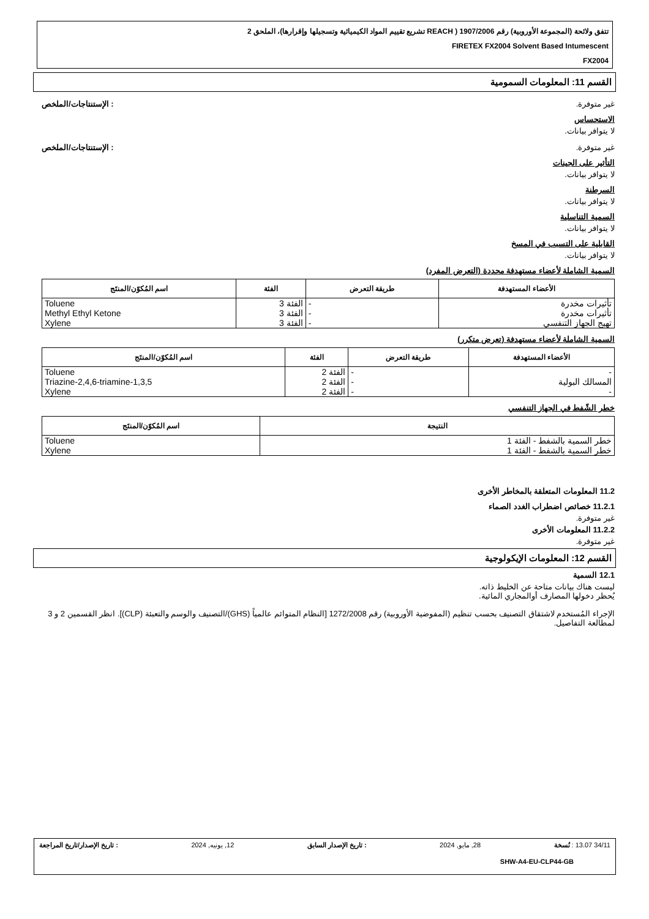تتفق ولائحة (المجموعة الأوروبية) رقم 1907/2006 ( REACH تشريع تقييم المواد الكيميائية وتسجيلها وإقرارها)، الملحق 2
FIRETEX FX2004 Solvent Based Intumescent
FX2004
القسم 11: المعلومات السمومية
غير متوفرة.: الإستنتاجات/الملخص
الاستحساس
لا يتوافر بيانات.
غير متوفرة.: الإستنتاجات/الملخص
التأثير على الجينات
لا يتوافر بيانات.
السرطنة
لا يتوافر بيانات.
السمية التناسلية
لا يتوافر بيانات.
القابلية على التسبب في المسخ
لا يتوافر بيانات.
السمية الشاملة لأعضاء مستهدفة محددة (التعرض المفرد)
| الأعضاء المستهدفة | طريقة التعرض | الفئة | اسم المُكوّن/المنتَج |
| --- | --- | --- | --- |
| تأثيرات مخدرة | - | الفئة 3 | Toluene |
| تأثيرات مخدرة | - | الفئة 3 | Methyl Ethyl Ketone |
| تهيج الجهاز التنفسي | - | الفئة 3 | Xylene |
السمية الشاملة لأعضاء مستهدفة (تعرض متكرر)
| الأعضاء المستهدفة | طريقة التعرض | الفئة | اسم المُكوّن/المنتَج |
| --- | --- | --- | --- |
| - | - | الفئة 2 | Toluene |
| المسالك البولية | - | الفئة 2 | 1,3,5-Triazine-2,4,6-triamine |
| - | - | الفئة 2 | Xylene |
خطر الشّفط في الجهاز التنفسي
| النتيجة | اسم المُكوّن/المنتَج |
| --- | --- |
| خطر السمية بالشفط - الفئة 1 | Toluene |
| خطر السمية بالشفط - الفئة 1 | Xylene |
11.2 المعلومات المتعلقة بالمخاطر الأخرى
11.2.1 خصائص اضطراب الغدد الصماء
غير متوفرة.
11.2.2 المعلومات الأخرى
غير متوفرة.
القسم 12: المعلومات الإيكولوجية
12.1 السمية
ليست هناك بيانات متاحة عن الخليط ذاته.
يُحظر دخولها المصارف أوالمجاري المائية.
الإجراء المُستخدم لاشتقاق التصنيف بحسب تنظيم (المفوضية الأوروبية) رقم 1272/2008 [النظام المتوائم عالمياً (GHS)/التصنيف والوسم والتعبئة (CLP)]. انظر القسمين 2 و 3 لمطالعة التفاصيل.
34/11 13.07 : نُسخة 28, مايو, 2024: تاريخ الإصدار السابق 12, يونيه, 2024: تاريخ الإصدار/تاريخ المراجعة
SHW-A4-EU-CLP44-GB